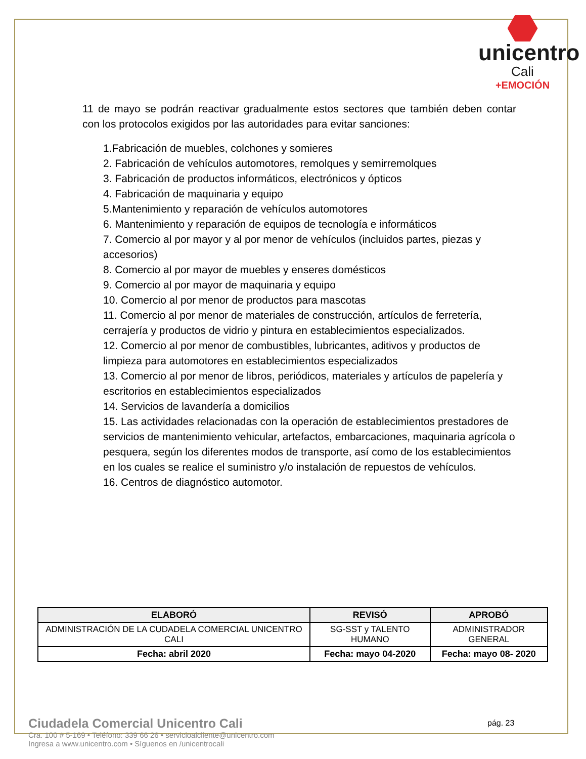unicentro
Cali
+EMOCIÓN
11 de mayo se podrán reactivar gradualmente estos sectores que también deben contar con los protocolos exigidos por las autoridades para evitar sanciones:
1.Fabricación de muebles, colchones y somieres
2. Fabricación de vehículos automotores, remolques y semirremolques
3. Fabricación de productos informáticos, electrónicos y ópticos
4. Fabricación de maquinaria y equipo
5.Mantenimiento y reparación de vehículos automotores
6. Mantenimiento y reparación de equipos de tecnología e informáticos
7. Comercio al por mayor y al por menor de vehículos (incluidos partes, piezas y accesorios)
8. Comercio al por mayor de muebles y enseres domésticos
9. Comercio al por mayor de maquinaria y equipo
10. Comercio al por menor de productos para mascotas
11. Comercio al por menor de materiales de construcción, artículos de ferretería, cerrajería y productos de vidrio y pintura en establecimientos especializados.
12. Comercio al por menor de combustibles, lubricantes, aditivos y productos de limpieza para automotores en establecimientos especializados
13. Comercio al por menor de libros, periódicos, materiales y artículos de papelería y escritorios en establecimientos especializados
14. Servicios de lavandería a domicilios
15. Las actividades relacionadas con la operación de establecimientos prestadores de servicios de mantenimiento vehicular, artefactos, embarcaciones, maquinaria agrícola o pesquera, según los diferentes modos de transporte, así como de los establecimientos en los cuales se realice el suministro y/o instalación de repuestos de vehículos.
16. Centros de diagnóstico automotor.
| ELABORÓ | REVISÓ | APROBÓ |
| --- | --- | --- |
| ADMINISTRACIÓN DE LA CUDADELA COMERCIAL UNICENTRO CALI | SG-SST y TALENTO HUMANO | ADMINISTRADOR GENERAL |
| Fecha: abril 2020 | Fecha: mayo 04-2020 | Fecha: mayo 08- 2020 |
Ciudadela Comercial Unicentro Cali
Cra. 100 # 5-169 • Teléfono: 339 66 26 • servicioalcliente@unicentro.com
Ingresa a www.unicentro.com • Síguenos en /unicentrocali
pág. 23